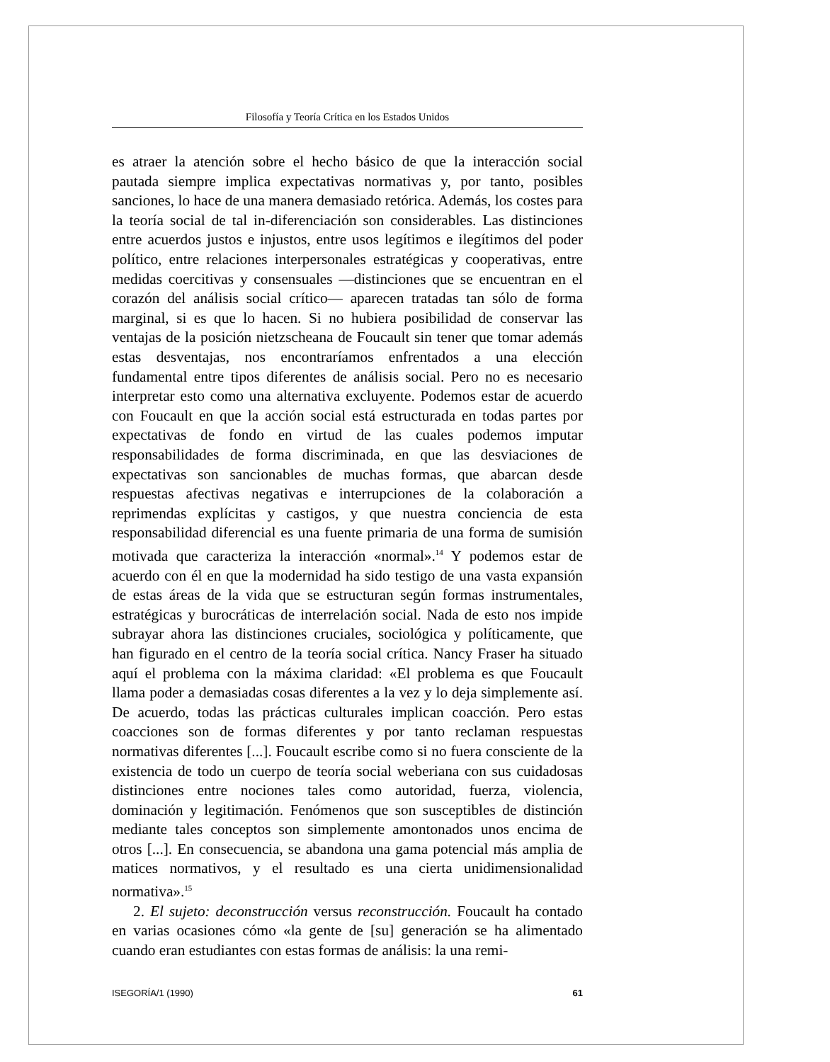Filosofía y Teoría Crítica en los Estados Unidos
es atraer la atención sobre el hecho básico de que la interacción social pautada siempre implica expectativas normativas y, por tanto, posibles sanciones, lo hace de una manera demasiado retórica. Además, los costes para la teoría social de tal in-diferenciación son considerables. Las distinciones entre acuerdos justos e injustos, entre usos legítimos e ilegítimos del poder político, entre relaciones interpersonales estratégicas y cooperativas, entre medidas coercitivas y consensuales —distinciones que se encuentran en el corazón del análisis social crítico— aparecen tratadas tan sólo de forma marginal, si es que lo hacen. Si no hubiera posibilidad de conservar las ventajas de la posición nietzscheana de Foucault sin tener que tomar además estas desventajas, nos encontraríamos enfrentados a una elección fundamental entre tipos diferentes de análisis social. Pero no es necesario interpretar esto como una alternativa excluyente. Podemos estar de acuerdo con Foucault en que la acción social está estructurada en todas partes por expectativas de fondo en virtud de las cuales podemos imputar responsabilidades de forma discriminada, en que las desviaciones de expectativas son sancionables de muchas formas, que abarcan desde respuestas afectivas negativas e interrupciones de la colaboración a reprimendas explícitas y castigos, y que nuestra conciencia de esta responsabilidad diferencial es una fuente primaria de una forma de sumisión motivada que caracteriza la interacción «normal».<sup>14</sup> Y podemos estar de acuerdo con él en que la modernidad ha sido testigo de una vasta expansión de estas áreas de la vida que se estructuran según formas instrumentales, estratégicas y burocráticas de interrelación social. Nada de esto nos impide subrayar ahora las distinciones cruciales, sociológica y políticamente, que han figurado en el centro de la teoría social crítica. Nancy Fraser ha situado aquí el problema con la máxima claridad: «El problema es que Foucault llama poder a demasiadas cosas diferentes a la vez y lo deja simplemente así. De acuerdo, todas las prácticas culturales implican coacción. Pero estas coacciones son de formas diferentes y por tanto reclaman respuestas normativas diferentes [...]. Foucault escribe como si no fuera consciente de la existencia de todo un cuerpo de teoría social weberiana con sus cuidadosas distinciones entre nociones tales como autoridad, fuerza, violencia, dominación y legitimación. Fenómenos que son susceptibles de distinción mediante tales conceptos son simplemente amontonados unos encima de otros [...]. En consecuencia, se abandona una gama potencial más amplia de matices normativos, y el resultado es una cierta unidimensionalidad normativa».<sup>15</sup>
2. El sujeto: deconstrucción versus reconstrucción. Foucault ha contado en varias ocasiones cómo «la gente de [su] generación se ha alimentado cuando eran estudiantes con estas formas de análisis: la una remi-
ISEGORÍA/1 (1990) 61